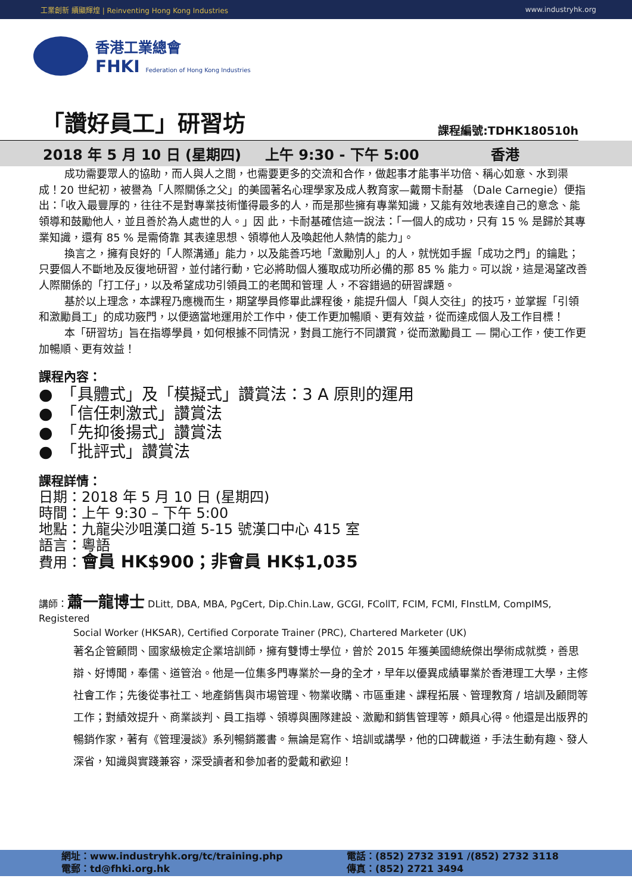工業創新 續顯輝煌 | Reinventing Hong Kong Industries www.industryhk.org
香港工業總會
FHKI Federation of Hong Kong Industries
「讚好員工」研習坊
課程編號:TDHK180510h
2018 年 5 月 10 日 (星期四) 上午 9:30 - 下午 5:00 香港
成功需要眾人的協助，而人與人之間，也需要更多的交流和合作，做起事才能事半功倍、稱心如意、水到渠成！20 世紀初，被譽為「人際關係之父」的美國著名心理學家及成人教育家—戴爾卡耐基 （Dale Carnegie）便指出：「收入最豐厚的，往往不是對專業技術懂得最多的人，而是那些擁有專業知識，又能有效地表達自己的意念、能領導和鼓勵他人，並且善於為人處世的人。」因 此，卡耐基確信這一說法：「一個人的成功，只有 15 % 是歸於其專業知識，還有 85 % 是需倚靠 其表達思想、領導他人及喚起他人熱情的能力」。
換言之，擁有良好的「人際溝通」能力，以及能善巧地「激勵別人」的人，就恍如手握「成功之門」的鑰匙；只要個人不斷地及反復地研習，並付諸行動，它必將助個人獲取成功所必備的那 85 % 能力。可以說，這是渴望改善人際關係的「打工仔」，以及希望成功引領員工的老闆和管理 人，不容錯過的研習課題。
基於以上理念，本課程乃應機而生，期望學員修畢此課程後，能提升個人「與人交往」的技巧，並掌握「引領和激勵員工」的成功竅門，以便適當地運用於工作中，使工作更加暢順、更有效益，從而達成個人及工作目標！
本「研習坊」旨在指導學員，如何根據不同情況，對員工施行不同讚賞，從而激勵員工 — 開心工作，使工作更加暢順、更有效益！
課程內容：
●　「具體式」及「模擬式」讚賞法：3 A 原則的運用
●　「信任刺激式」讚賞法
●　「先抑後揚式」讚賞法
●　「批評式」讚賞法
課程詳情：
日期：2018 年 5 月 10 日 (星期四)
時間：上午 9:30 – 下午 5:00
地點：九龍尖沙咀漢口道 5-15 號漢口中心 415 室
語言：粵語
費用：會員 HK$900；非會員 HK$1,035
講師：蕭一龍博士 DLitt, DBA, MBA, PgCert, Dip.Chin.Law, GCGI, FCollT, FCIM, FCMI, FInstLM, CompIMS, Registered
Social Worker (HKSAR), Certified Corporate Trainer (PRC), Chartered Marketer (UK)
著名企管顧問、國家級檢定企業培訓師，擁有雙博士學位，曾於 2015 年獲美國總統傑出學術成就獎，善思辯、好博聞，奉儒、道管治。他是一位集多門專業於一身的全才，早年以優異成績畢業於香港理工大學，主修社會工作；先後從事社工、地產銷售與市場管理、物業收購、市區重建、課程拓展、管理教育 / 培訓及顧問等工作；對績效提升、商業談判、員工指導、領導與團隊建設、激勵和銷售管理等，頗具心得。他還是出版界的暢銷作家，著有《管理漫談》系列暢銷叢書。無論是寫作、培訓或講學，他的口碑載道，手法生動有趣、發人深省，知識與實踐兼容，深受讀者和參加者的愛戴和歡迎！
網址：www.industryhk.org/tc/training.php
電郵：td@fhki.org.hk
電話：(852) 2732 3191 /(852) 2732 3118
傳真：(852) 2721 3494